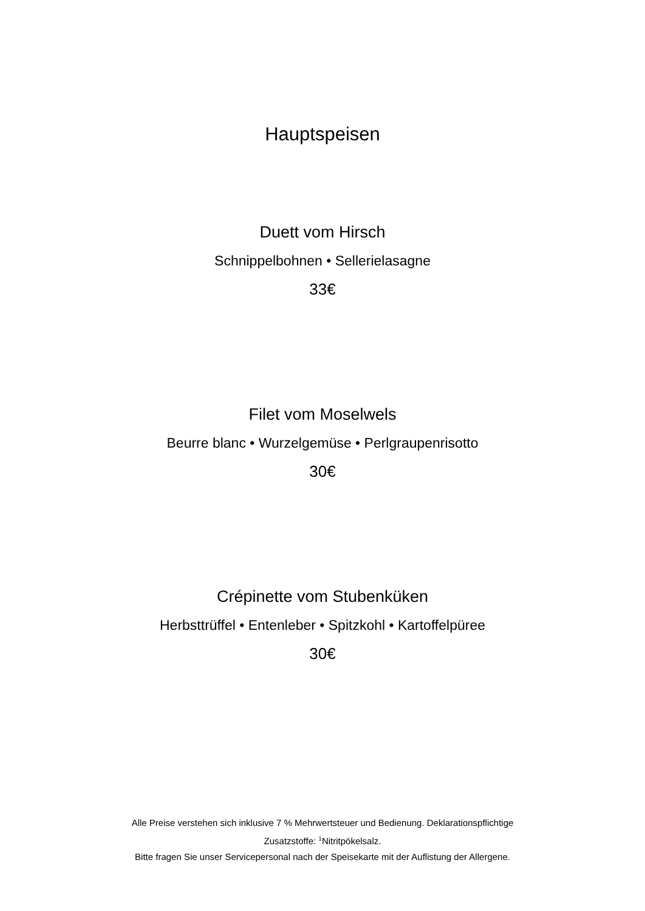Hauptspeisen
Duett vom Hirsch
Schnippelbohnen • Sellerielasagne
33€
Filet vom Moselwels
Beurre blanc • Wurzelgemüse • Perlgraupenrisotto
30€
Crépinette vom Stubenküken
Herbsttrüffel • Entenleber • Spitzkohl • Kartoffelpüree
30€
Alle Preise verstehen sich inklusive 7 % Mehrwertsteuer und Bedienung. Deklarationspflichtige Zusatzstoffe: <sup>1</sup>Nitritpökelsalz.
Bitte fragen Sie unser Servicepersonal nach der Speisekarte mit der Auflistung der Allergene.